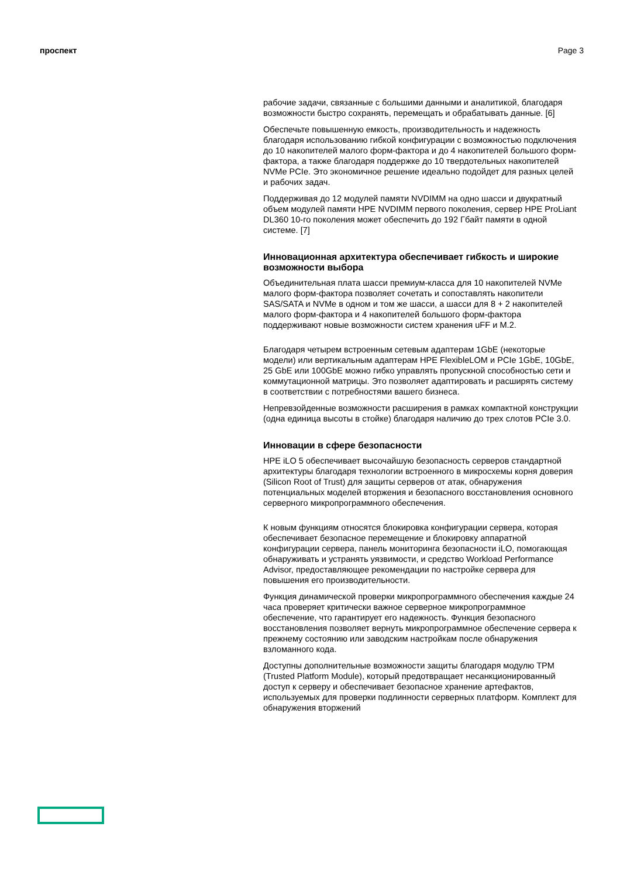проспект Page 3
рабочие задачи, связанные с большими данными и аналитикой, благодаря возможности быстро сохранять, перемещать и обрабатывать данные. [6]
Обеспечьте повышенную емкость, производительность и надежность благодаря использованию гибкой конфигурации с возможностью подключения до 10 накопителей малого форм-фактора и до 4 накопителей большого форм-фактора, а также благодаря поддержке до 10 твердотельных накопителей NVMe PCIe. Это экономичное решение идеально подойдет для разных целей и рабочих задач.
Поддерживая до 12 модулей памяти NVDIMM на одно шасси и двукратный объем модулей памяти HPE NVDIMM первого поколения, сервер HPE ProLiant DL360 10-го поколения может обеспечить до 192 Гбайт памяти в одной системе. [7]
Инновационная архитектура обеспечивает гибкость и широкие возможности выбора
Объединительная плата шасси премиум-класса для 10 накопителей NVMe малого форм-фактора позволяет сочетать и сопоставлять накопители SAS/SATA и NVMe в одном и том же шасси, а шасси для 8 + 2 накопителей малого форм-фактора и 4 накопителей большого форм-фактора поддерживают новые возможности систем хранения uFF и M.2.
Благодаря четырем встроенным сетевым адаптерам 1GbE (некоторые модели) или вертикальным адаптерам HPE FlexibleLOM и PCIe 1GbE, 10GbE, 25 GbE или 100GbE можно гибко управлять пропускной способностью сети и коммутационной матрицы. Это позволяет адаптировать и расширять систему в соответствии с потребностями вашего бизнеса.
Непревзойденные возможности расширения в рамках компактной конструкции (одна единица высоты в стойке) благодаря наличию до трех слотов PCIe 3.0.
Инновации в сфере безопасности
HPE iLO 5 обеспечивает высочайшую безопасность серверов стандартной архитектуры благодаря технологии встроенного в микросхемы корня доверия (Silicon Root of Trust) для защиты серверов от атак, обнаружения потенциальных моделей вторжения и безопасного восстановления основного серверного микропрограммного обеспечения.
К новым функциям относятся блокировка конфигурации сервера, которая обеспечивает безопасное перемещение и блокировку аппаратной конфигурации сервера, панель мониторинга безопасности iLO, помогающая обнаруживать и устранять уязвимости, и средство Workload Performance Advisor, предоставляющее рекомендации по настройке сервера для повышения его производительности.
Функция динамической проверки микропрограммного обеспечения каждые 24 часа проверяет критически важное серверное микропрограммное обеспечение, что гарантирует его надежность. Функция безопасного восстановления позволяет вернуть микропрограммное обеспечение сервера к прежнему состоянию или заводским настройкам после обнаружения взломанного кода.
Доступны дополнительные возможности защиты благодаря модулю TPM (Trusted Platform Module), который предотвращает несанкционированный доступ к серверу и обеспечивает безопасное хранение артефактов, используемых для проверки подлинности серверных платформ. Комплект для обнаружения вторжений